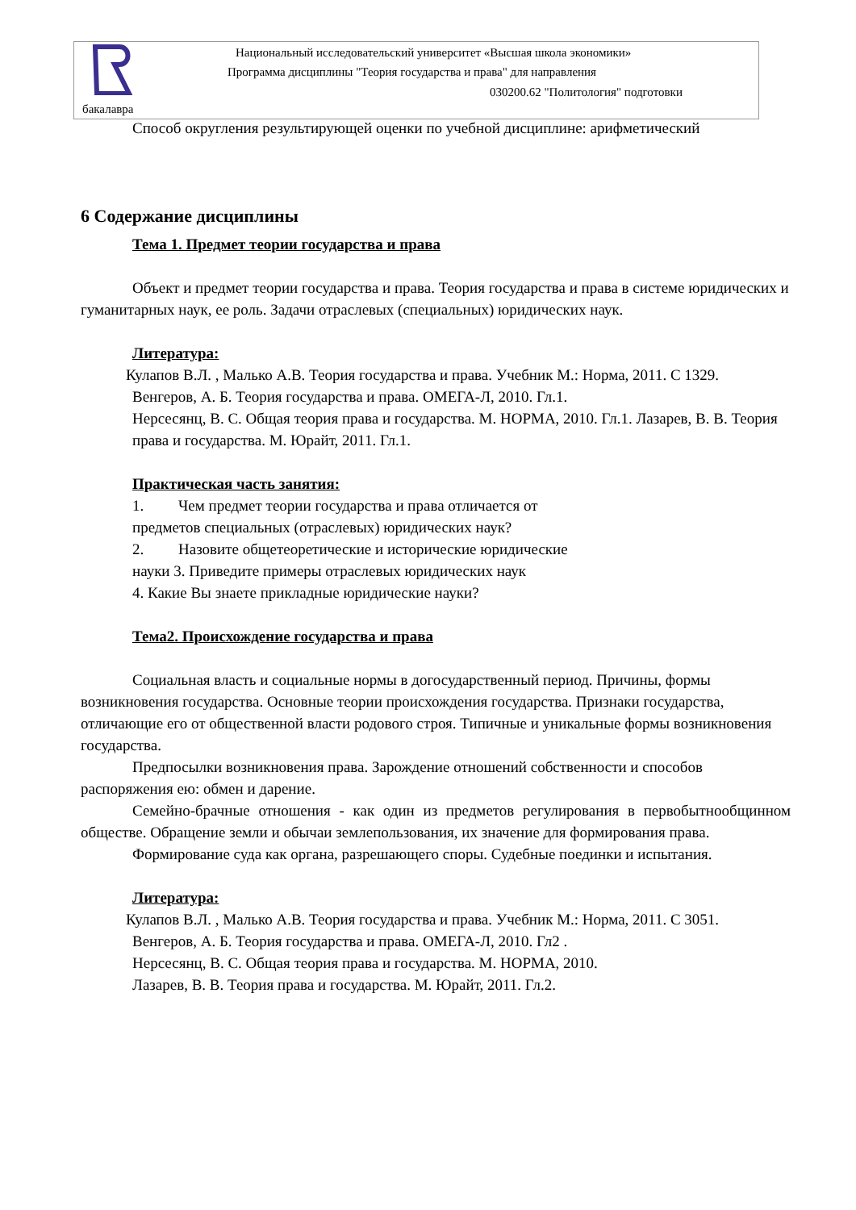Национальный исследовательский университет «Высшая школа экономики»
Программа дисциплины "Теория государства и права" для направления
030200.62 "Политология" подготовки
бакалавра
Способ округления результирующей оценки по учебной дисциплине: арифметический
6 Содержание дисциплины
Тема 1. Предмет теории государства и права
Объект и предмет теории государства и права. Теория государства и права в системе юридических и гуманитарных наук, ее роль. Задачи отраслевых (специальных) юридических наук.
Литература:
Кулапов В.Л. , Малько А.В. Теория государства и права. Учебник М.: Норма, 2011. С 1329.
Венгеров, А. Б. Теория государства и права. ОМЕГА-Л, 2010. Гл.1.
Нерсесянц, В. С. Общая теория права и государства. М. НОРМА, 2010. Гл.1. Лазарев, В. В. Теория права и государства. М. Юрайт, 2011. Гл.1.
Практическая часть занятия:
1. Чем предмет теории государства и права отличается от
предметов специальных (отраслевых) юридических наук?
2. Назовите общетеоретические и исторические юридические
науки 3. Приведите примеры отраслевых юридических наук
4. Какие Вы знаете прикладные юридические науки?
Тема2. Происхождение государства и права
Социальная власть и социальные нормы в догосударственный период. Причины, формы возникновения государства. Основные теории происхождения государства. Признаки государства, отличающие его от общественной власти родового строя. Типичные и уникальные формы возникновения государства.
Предпосылки возникновения права. Зарождение отношений собственности и способов распоряжения ею: обмен и дарение.
Семейно-брачные отношения - как один из предметов регулирования в первобытнообщинном обществе. Обращение земли и обычаи землепользования, их значение для формирования права.
Формирование суда как органа, разрешающего споры. Судебные поединки и испытания.
Литература:
Кулапов В.Л. , Малько А.В. Теория государства и права. Учебник М.: Норма, 2011. С 3051.
Венгеров, А. Б. Теория государства и права. ОМЕГА-Л, 2010. Гл2 .
Нерсесянц, В. С. Общая теория права и государства. М. НОРМА, 2010.
Лазарев, В. В. Теория права и государства. М. Юрайт, 2011. Гл.2.